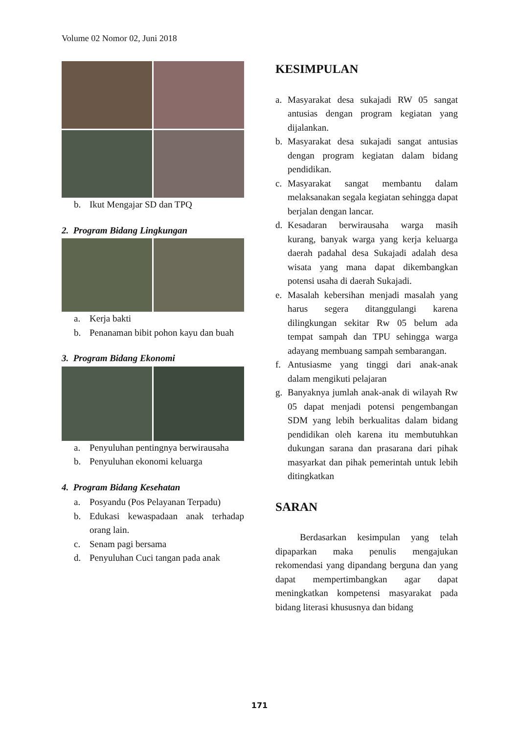Volume 02 Nomor 02, Juni 2018
b. Ikut Mengajar SD dan TPQ
2. Program Bidang Lingkungan
a. Kerja bakti
b. Penanaman bibit pohon kayu dan buah
3. Program Bidang Ekonomi
a. Penyuluhan pentingnya berwirausaha
b. Penyuluhan ekonomi keluarga
4. Program Bidang Kesehatan
a. Posyandu (Pos Pelayanan Terpadu)
b. Edukasi kewaspadaan anak terhadap orang lain.
c. Senam pagi bersama
d. Penyuluhan Cuci tangan pada anak
KESIMPULAN
a. Masyarakat desa sukajadi RW 05 sangat antusias dengan program kegiatan yang dijalankan.
b. Masyarakat desa sukajadi sangat antusias dengan program kegiatan dalam bidang pendidikan.
c. Masyarakat sangat membantu dalam melaksanakan segala kegiatan sehingga dapat berjalan dengan lancar.
d. Kesadaran berwirausaha warga masih kurang, banyak warga yang kerja keluarga daerah padahal desa Sukajadi adalah desa wisata yang mana dapat dikembangkan potensi usaha di daerah Sukajadi.
e. Masalah kebersihan menjadi masalah yang harus segera ditanggulangi karena dilingkungan sekitar Rw 05 belum ada tempat sampah dan TPU sehingga warga adayang membuang sampah sembarangan.
f. Antusiasme yang tinggi dari anak-anak dalam mengikuti pelajaran
g. Banyaknya jumlah anak-anak di wilayah Rw 05 dapat menjadi potensi pengembangan SDM yang lebih berkualitas dalam bidang pendidikan oleh karena itu membutuhkan dukungan sarana dan prasarana dari pihak masyarkat dan pihak pemerintah untuk lebih ditingkatkan
SARAN
Berdasarkan kesimpulan yang telah dipaparkan maka penulis mengajukan rekomendasi yang dipandang berguna dan yang dapat mempertimbangkan agar dapat meningkatkan kompetensi masyarakat pada bidang literasi khususnya dan bidang
171